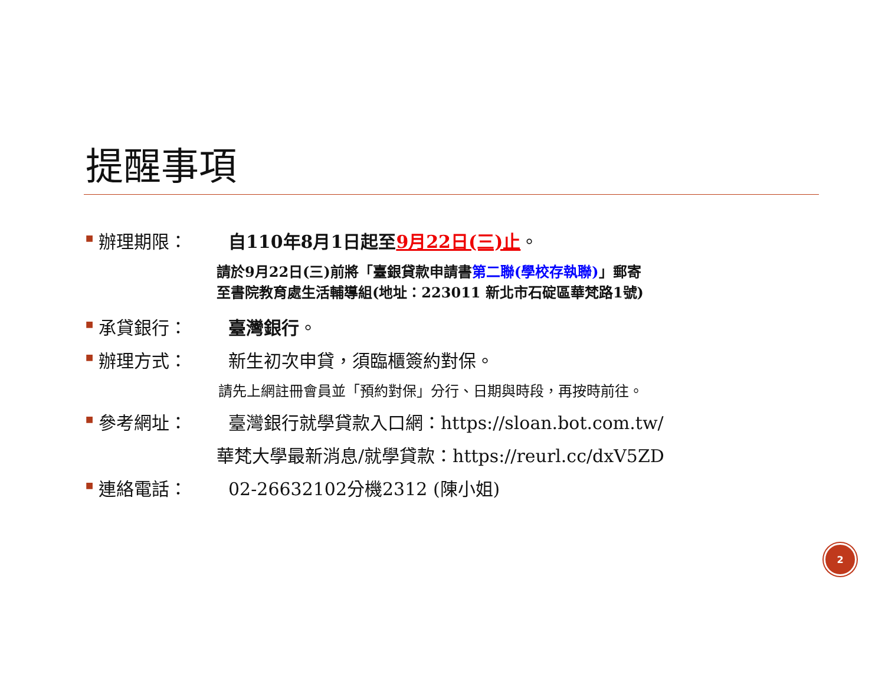提醒事項
■ 辦理期限： 自110年8月1日起至9月22日(三)止。
請於9月22日(三)前將「臺銀貸款申請書第二聯(學校存執聯)」郵寄
至書院教育處生活輔導組(地址：223011 新北市石碇區華梵路1號)
■ 承貸銀行： 臺灣銀行。
■ 辦理方式： 新生初次申貸，須臨櫃簽約對保。
請先上網註冊會員並「預約對保」分行、日期與時段，再按時前往。
■ 參考網址： 臺灣銀行就學貸款入口網：https://sloan.bot.com.tw/
華梵大學最新消息/就學貸款：https://reurl.cc/dxV5ZD
■ 連絡電話： 02-26632102分機2312 (陳小姐)
2